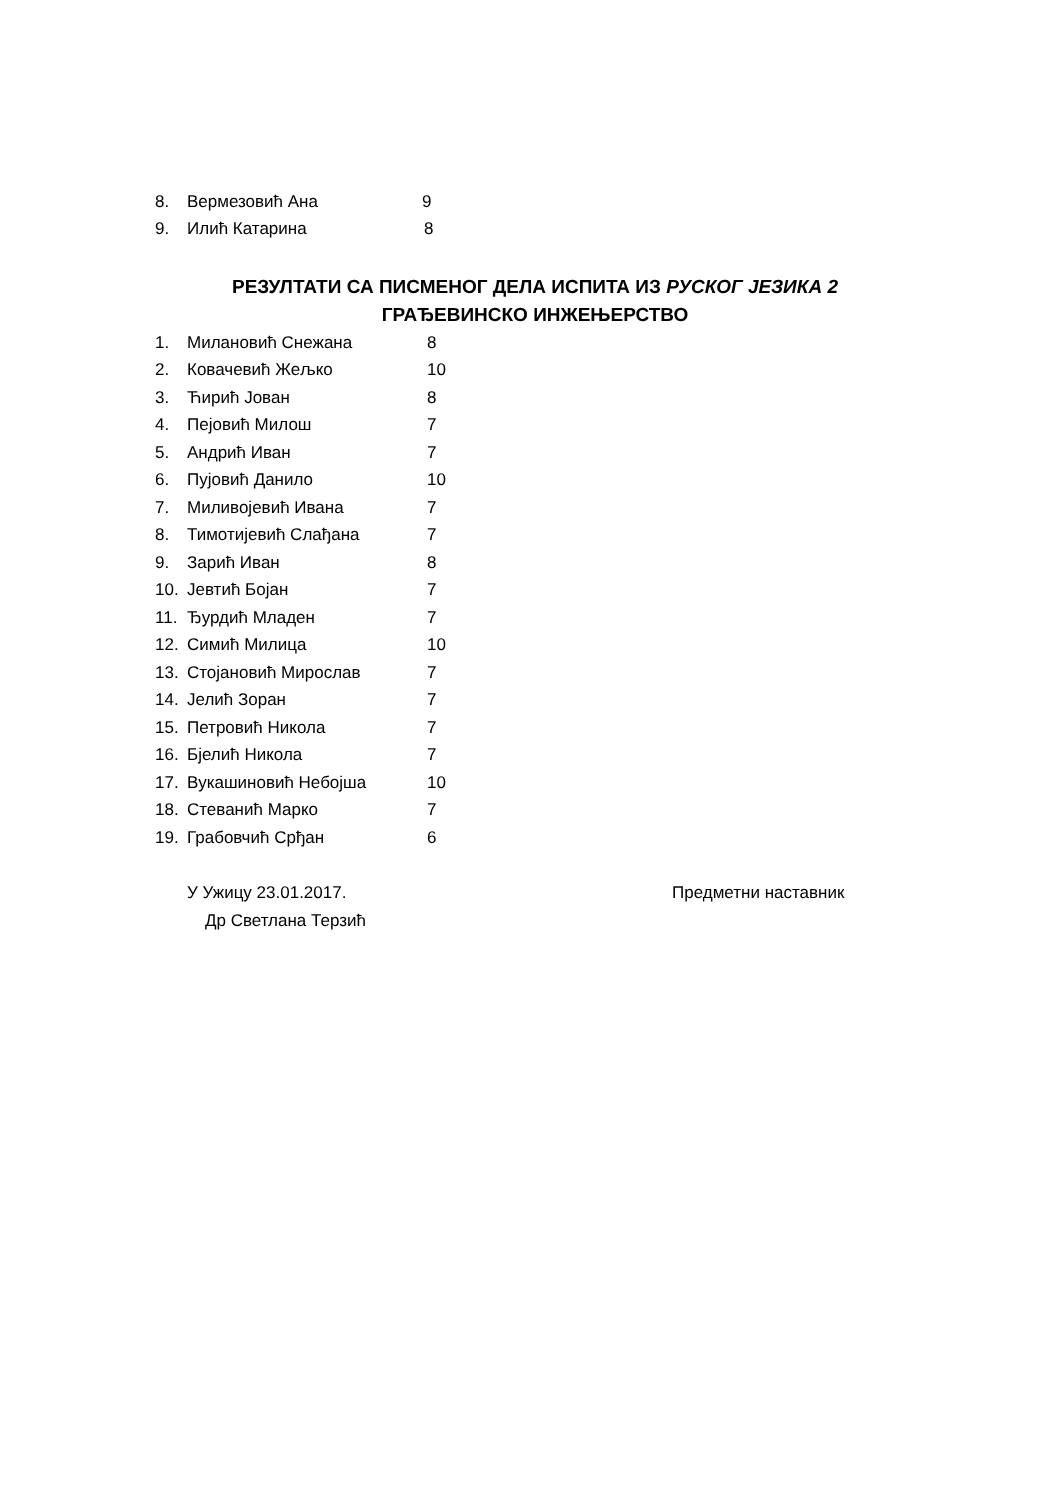8. Вермезовић Ана 9
9. Илић Катарина 8
РЕЗУЛТАТИ СА ПИСМЕНОГ ДЕЛА ИСПИТА ИЗ РУСКОГ ЈЕЗИКА 2
ГРАЂЕВИНСКО ИНЖЕЊЕРСТВО
1. Милановић Снежана 8
2. Ковачевић Жељко 10
3. Ћирић Јован 8
4. Пејовић Милош 7
5. Андрић Иван 7
6. Пујовић Данило 10
7. Миливојевић Ивана 7
8. Тимотијевић Слађана 7
9. Зарић Иван 8
10. Јевтић Бојан 7
11. Ђурдић Младен 7
12. Симић Милица 10
13. Стојановић Мирослав 7
14. Јелић Зоран 7
15. Петровић Никола 7
16. Бјелић Никола 7
17. Вукашиновић Небојша 10
18. Стеванић Марко 7
19. Грабовчић Срђан 6
У Ужицу 23.01.2017. Предметни наставник
Др Светлана Терзић